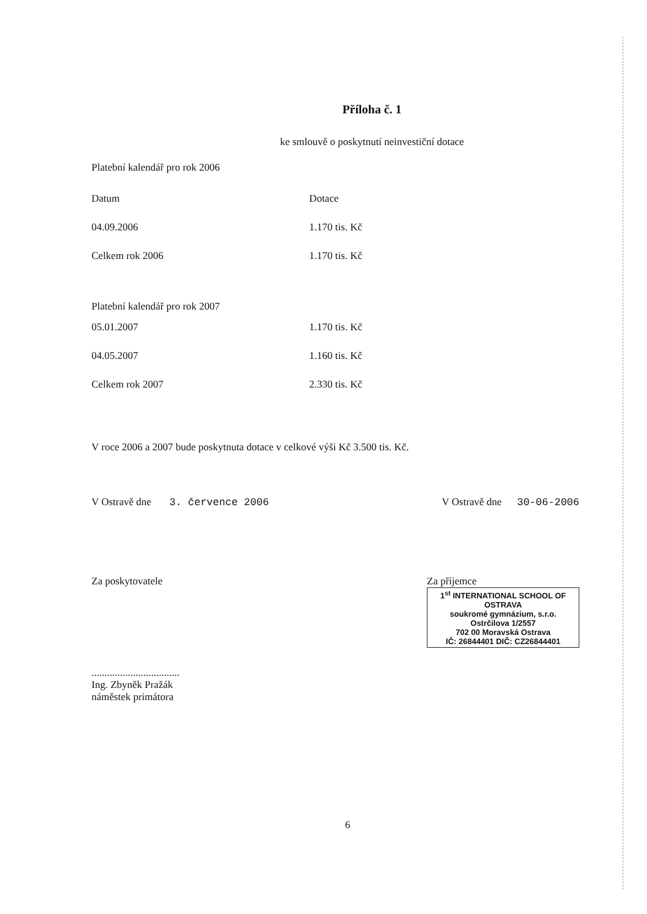Příloha č. 1
ke smlouvě o poskytnutí neinvestiční dotace
Platební kalendář pro rok 2006
| Datum | Dotace |
| --- | --- |
| 04.09.2006 | 1.170 tis. Kč |
| Celkem rok 2006 | 1.170 tis. Kč |
| Platební kalendář pro rok 2007 | |
| 05.01.2007 | 1.170 tis. Kč |
| 04.05.2007 | 1.160 tis. Kč |
| Celkem rok 2007 | 2.330 tis. Kč |
V roce 2006 a 2007 bude poskytnuta dotace v celkové výši Kč 3.500 tis. Kč.
V Ostravě dne 3. července 2006
V Ostravě dne 30-06-2006
Za poskytovatele
..................................
Ing. Zbyněk Pražák
náměstek primátora
Za příjemce
1<sup>st</sup> INTERNATIONAL SCHOOL OF OSTRAVA
soukromé gymnázium, s.r.o.
Ostrčilova 1/2557
702 00 Moravská Ostrava
IČ: 26844401 DIČ: CZ26844401
6